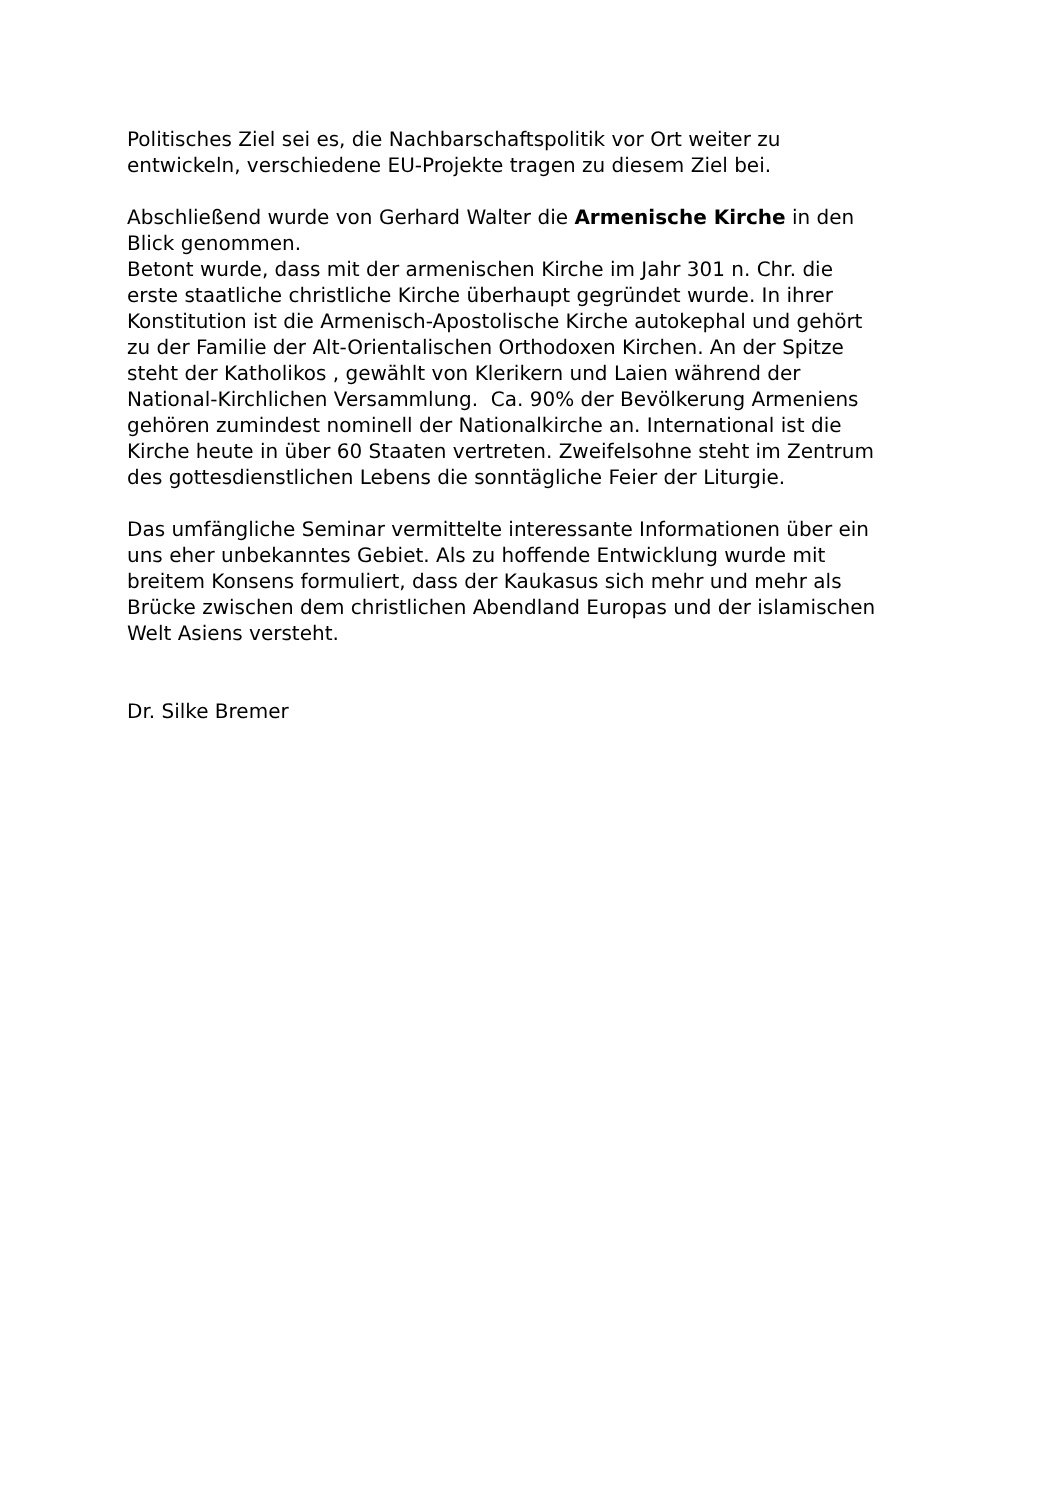Politisches Ziel sei es, die Nachbarschaftspolitik vor Ort weiter zu
entwickeln, verschiedene EU-Projekte tragen zu diesem Ziel bei.
Abschließend wurde von Gerhard Walter die Armenische Kirche in den
Blick genommen.
Betont wurde, dass mit der armenischen Kirche im Jahr 301 n. Chr. die
erste staatliche christliche Kirche überhaupt gegründet wurde. In ihrer
Konstitution ist die Armenisch-Apostolische Kirche autokephal und gehört
zu der Familie der Alt-Orientalischen Orthodoxen Kirchen. An der Spitze
steht der Katholikos , gewählt von Klerikern und Laien während der
National-Kirchlichen Versammlung. Ca. 90% der Bevölkerung Armeniens
gehören zumindest nominell der Nationalkirche an. International ist die
Kirche heute in über 60 Staaten vertreten. Zweifelsohne steht im Zentrum
des gottesdienstlichen Lebens die sonntägliche Feier der Liturgie.
Das umfängliche Seminar vermittelte interessante Informationen über ein
uns eher unbekanntes Gebiet. Als zu hoffende Entwicklung wurde mit
breitem Konsens formuliert, dass der Kaukasus sich mehr und mehr als
Brücke zwischen dem christlichen Abendland Europas und der islamischen
Welt Asiens versteht.
Dr. Silke Bremer